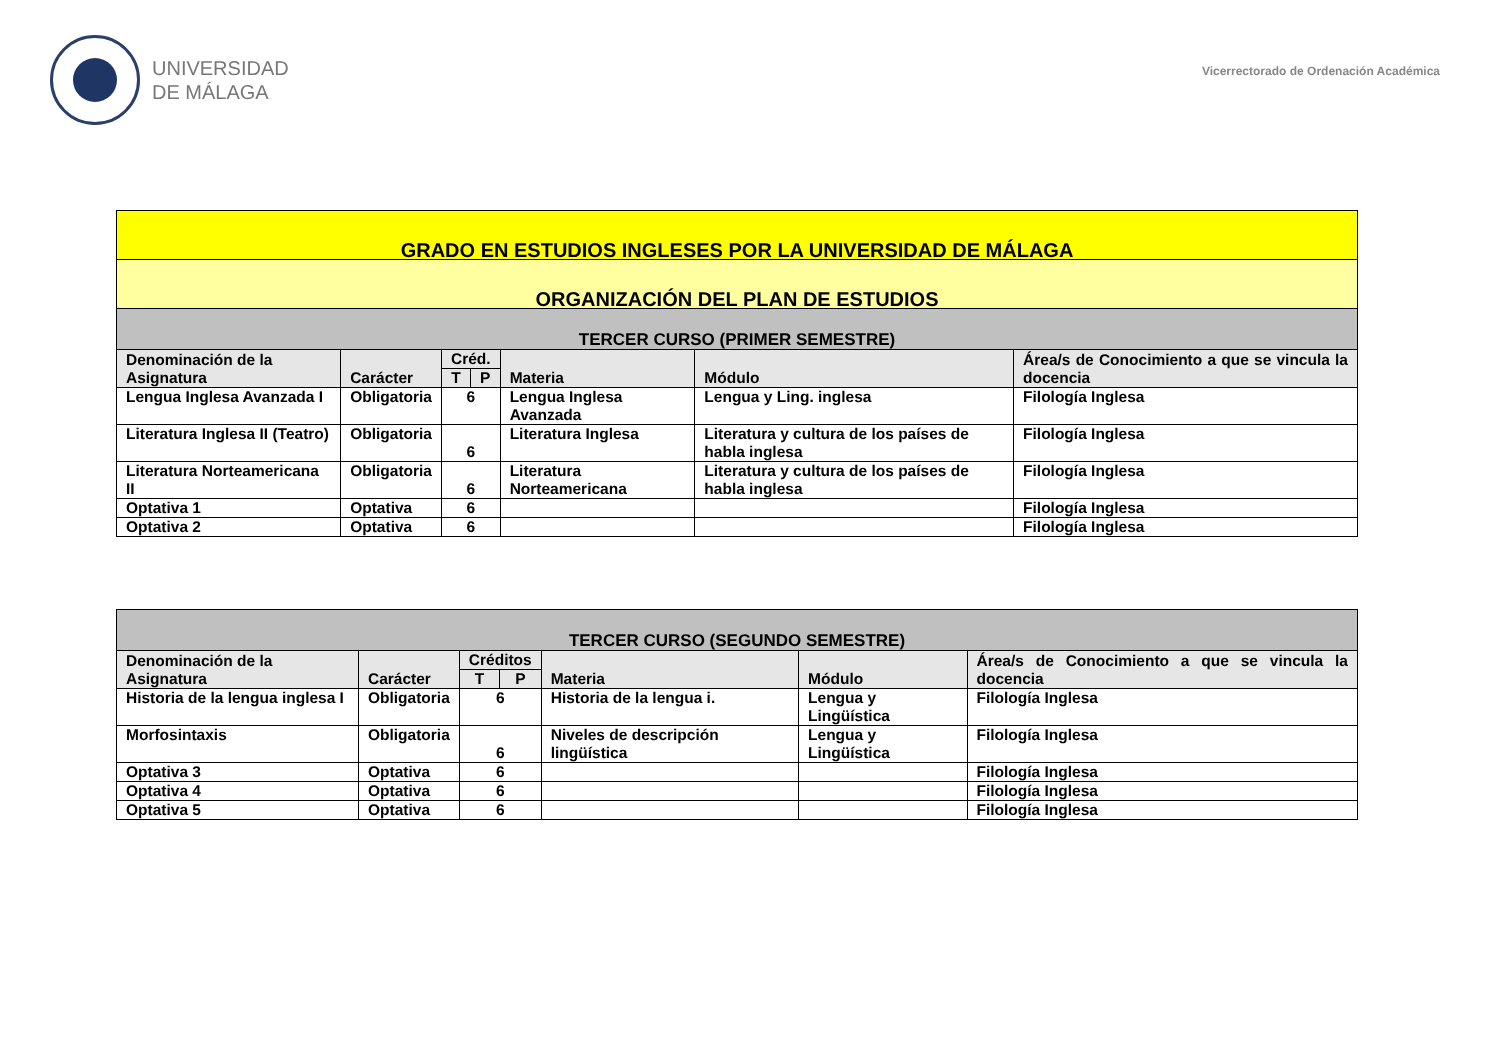UNIVERSIDAD
DE MÁLAGA
Vicerrectorado de Ordenación Académica
| GRADO EN ESTUDIOS INGLESES POR LA UNIVERSIDAD DE MÁLAGA | | | | | | |
| ORGANIZACIÓN DEL PLAN DE ESTUDIOS | | | | | | |
| TERCER CURSO (PRIMER SEMESTRE) | | | | | | |
| Denominación de la Asignatura | Carácter | Créd. | | Materia | Módulo | Área/s de Conocimiento a que se vincula la docencia |
| | | T | P | | | |
| Lengua Inglesa Avanzada I | Obligatoria | 6 | | Lengua Inglesa Avanzada | Lengua y Ling. inglesa | Filología Inglesa |
| Literatura Inglesa II (Teatro) | Obligatoria | 6 | | Literatura Inglesa | Literatura y cultura de los países de habla inglesa | Filología Inglesa |
| Literatura Norteamericana II | Obligatoria | 6 | | Literatura Norteamericana | Literatura y cultura de los países de habla inglesa | Filología Inglesa |
| Optativa 1 | Optativa | 6 | | | | Filología Inglesa |
| Optativa 2 | Optativa | 6 | | | | Filología Inglesa |
| TERCER CURSO (SEGUNDO SEMESTRE) | | | | | | |
| Denominación de la Asignatura | Carácter | Créditos | | Materia | Módulo | Área/s de Conocimiento a que se vincula la docencia |
| | | T | P | | | |
| Historia de la lengua inglesa I | Obligatoria | 6 | | Historia de la lengua i. | Lengua y Lingüística | Filología Inglesa |
| Morfosintaxis | Obligatoria | 6 | | Niveles de descripción lingüística | Lengua y Lingüística | Filología Inglesa |
| Optativa 3 | Optativa | 6 | | | | Filología Inglesa |
| Optativa 4 | Optativa | 6 | | | | Filología Inglesa |
| Optativa 5 | Optativa | 6 | | | | Filología Inglesa |